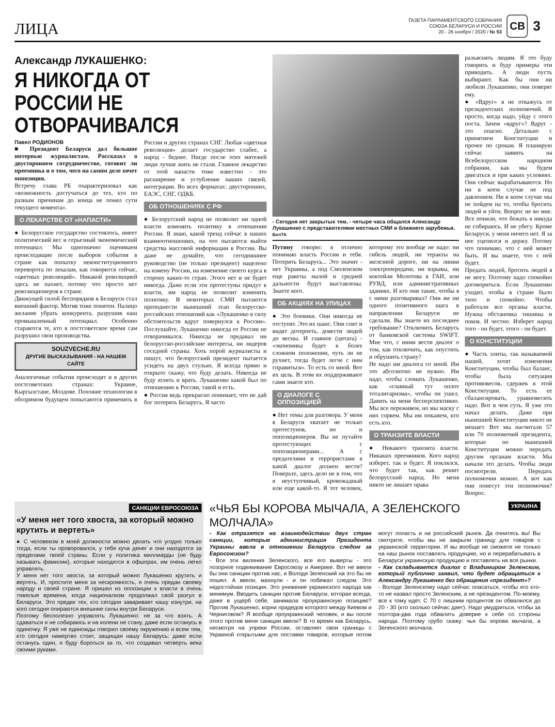ЛИЦА
ГАЗЕТА ПАРЛАМЕНТСКОГО СОБРАНИЯ
СОЮЗА БЕЛАРУСИ И РОССИИ
20 - 26 ноября / 2020 / № 53
СВ
3
Александр ЛУКАШЕНКО:
Я НИКОГДА ОТ РОССИИ НЕ ОТВОРАЧИВАЛСЯ
Павел РОДИОНОВ
■ Президент Беларуси дал большое интервью журналистам. Рассказал о двустороннем сотрудничестве, готовит ли преемника и о том, чего на самом деле хочет оппозиция.
Встречу глава РБ охарактеризовал как «возможность достучаться до тех, кто по разным причинам до конца не понял сути текущего момента».
О ЛЕКАРСТВЕ ОТ «НАПАСТИ»
● Белорусское государство состоялось, имеет политический вес и серьезный экономический потенциал. Мы однозначно оцениваем происходящие после выборов события в стране как попытку неконституционного переворота по лекалам, как говорится сейчас, «цветных революций». Никакой революцией здесь не пахнет, потому что просто нет революционеров в стране.
Движущей силой беспорядков в Беларуси стал внешний фактор. Мотив тоже понятен. Налицо желание убрать конкурента, разрушив наш промышленный потенциал. Особенно стараются те, кто в постсоветское время сам разрушил свои производства.
SOUZVECHE.RU
ДРУГИЕ ВЫСКАЗЫВАНИЯ - НА НАШЕМ САЙТЕ
Аналогичные события происходят и в других постсоветских странах: Украине, Кыргызстане, Молдове. Похожие технологии в обозримом будущем попытаются применить в России и других странах СНГ. Любая «цветная революция» делает государство слабее, а народ - беднее. Нигде после этих мятежей люди лучше жить не стали. Главное лекарство от этой напасти тоже известно - это расширение и углубление наших связей, интеграции. Во всех форматах: двусторонних, ЕАЭС, СНГ, ОДКБ.
ОБ ОТНОШЕНИЯХ С РФ
● Белорусский народ не позволит ни одной власти изменить политику в отношении России. Я знаю, какой тренд сейчас в наших взаимоотношениях, на что пытаются выйти средства массовой информации в России. Вы даже не думайте, что сегодняшнее руководство (не только президент) нацелено на измену России, на изменение своего курса в сторону каких-то стран. Этого нет и не будет никогда. Даже если эти протестуны придут к власти, им народ не позволит изменить политику. В некоторых СМИ пытаются преподнести нынешний этап белорусско-российских отношений как «Лукашенко в силу обстоятельств вдруг повернулся к России». Послушайте, Лукашенко никогда от России не отворачивался. Никогда не предавал ни белорусско-российские интересы, ни лидеров соседней страны. Хоть порой журналисты и пишут, что белорусский президент пытается усидеть на двух стульях. Я всегда прямо и открыто скажу, что буду делать. Никогда не буду юлить и врать. Лукашенко какой был по отношению к России, такой и есть.
● Россия ведь прекрасно понимает, что не дай бог потерять Беларусь. Я часто
- Сегодня нет закрытых тем, - четыре часа общался Александр Лукашенко с представителями местных СМИ и ближнего зарубежья. БелТА
Путину говорю: я отлично понимаю власть России и тебя. Потерять Беларусь... Это значит - нет Украины, а под Смоленском еще ракеты малой и средней дальности будут выставлены. Знаете кого.
ОБ АКЦИЯХ НА УЛИЦАХ
● Это боевики. Они никогда не отступят. Это их шанс. Они спят и видят дотерпеть, довести людей до весны. И главное (цитата) - «экономика будет в более сложном положении, чуть ли не рухнет, тогда будет легче с ним справиться». То есть со мной. Вот их цель. В этом их поддерживают сами знаете кто.
О ДИАЛОГЕ С ОППОЗИЦИЕЙ
● Нет темы для разговора. У меня в Беларуси хватает не только протестунов, но и оппозиционеров. Вы не путайте протестующих с оппозиционерами... А с предателями и террористами я какой диалог должен вести? Поверьте, здесь дело не в том, что я неуступчивый, кровожадный или еще какой-то. Я тот человек, которому это вообще не надо: ни гибель людей, ни теракты на железной дороге, ни на линии электропередачи, ни взрывы, ни коктейли Молотова в ГАИ, или РУВД, или административных зданиях. И кто они такие, чтобы я с ними разговаривал? Они же ни одного позитивного шага в направлении Беларуси не сделали. Вы знаете их последнее требование? Отключить Беларусь от банковской системы SWIFT. Мне что, с ними вести диалог о том, как отключить, как опустить и обрушить страну?
Не надо им диалога со мной. Им это абсолютно не нужно. Им надо, чтобы сломать Лукашенко, как «главный тут оплот тоталитаризма», чтобы он ушел. Давить на меня бесперспективно. Мы все переживем, но мы маску с них сорвем. Мы им покажем, кто есть кто.
О ТРАНЗИТЕ ВЛАСТИ
● Никакого транзита власти. Никаких преемников. Кого народ изберет, так и будет. Я поклялся, что будет так, как решит белорусский народ. Но меня никто не лишает права
разъяснять людям. Я это буду говорить и буду примеры эти приводить. А люди пусть выбирают. Как бы они ни любили Лукашенко, они поверят ему.
● «Вдруг» я не откажусь от президентских полномочий. Я просто, когда надо, уйду с этого поста. Зачем «вдруг»? Вдруг - это опасно. Детально с принятием Конституции и прочее по срокам. Я планирую сейчас заявить на Всебелорусском народном собрании, как мы будем двигаться и при каких условиях. Они сейчас вырабатываются. Но ни в коем случае не под давлением. Ни в коем случае мы не пойдем на то, чтобы бросить людей и уйти. Вопрос не во мне. Все поняли, что бежать я никуда не собираюсь. И не убегу. Кроме Беларуси, у меня ничего нет. Я за нее уцепился и держу. Потому что понимаю, что с ней может быть. И вы знаете, что с ней будет.
Предать людей, бросить людей я не могу. Поэтому надо спокойно договориться. Если Лукашенко уходит, чтобы в стране было тихо и спокойно. Чтобы работали все органы власти. Нужна обстановка тишины и покоя. И честно. Изберет народ того - он будет, этого - он будет.
О КОНСТИТУЦИИ
● Часть элиты, так называемой нашей, хотят изменения Конституции, чтобы был баланс, чтобы была ситуация противовесов, сдержек в этой Конституции. То есть ее сбалансировать, уравновесить надо. Вот в чем суть. Я уже это начал делать. Даже при нынешней Конституции никто не мешает. Вот мы насчитали 57 или 70 полномочий президента, которые по нынешней Конституции можно передать другим органам власти. Мы начали это делать. Чтобы люди посмотрели. Передать полномочия можно. А вот как они понесут эти полномочия? Вопрос.
САНКЦИИ ЕВРОСОЮЗА
«У меня нет того хвоста, за который можно крутить и вертеть»
● С человеком в моей должности можно делать что угодно только тогда, если ты проворовался, у тебя куча денег и они находятся за пределами твоей страны. Если у политика миллиарды (не буду называть фамилии), которые находятся в офшорах, им очень легко управлять.
У меня нет того хвоста, за который можно Лукашенко крутить и вертеть. И, простите меня за нескромность, я очень предан своему народу и своей стране. Я пришел из оппозиции к власти в очень тяжелые времена, когда национализм продолжал свой разгул в Беларуси. Это предки тех, кто сегодня заваривает кашу изнутри, на кого сегодня опираются внешние силы внутри Беларуси.
Поэтому бесполезно управлять Лукашенко: не за что взять. А сдаваться я не собираюсь и на колени не стану, даже если останусь в одиночку. Я уже не единожды говорил своему окружению и всем тем, кто сегодня намертво стоит, защищая нашу Беларусь: даже если останусь один, я буду бороться за то, что создавал четверть века своими руками.
«ЧЬЯ БЫ КОРОВА МЫЧАЛА, А ЗЕЛЕНСКОГО МОЛЧАЛА»
УКРАИНА
- Как отразятся на взаимодействии двух стран санкции, которые администрация Президента Украины ввела в отношении Беларуси следом за Евросоюзом?
- Все эти виляния Зеленского, все его выверты - это позорное подвякивание Евросоюзу и Америке. Вот не ввели бы они санкции против нас, и Володя Зеленский на это бы не пошел. А ввели, махнули - и он побежал следом. Это недостойная позиция. Это унижение украинского народа как минимум. Вводить санкции против Беларуси, которая всегда, даже в ущерб себе, занимала проукраинскую позицию? Против Лукашенко, корни прадедов которого между Киевом и Черниговом? Я вообще проукраинский человек, и вы после этого против меня санкции ввели? В то время как Беларусь, несмотря на упреки России, оставляет свои границы с Украиной открытыми для поставки товаров, которые потом могут попасть и на российский рынок. Да очнитесь вы! Вы смотрите, чтобы мы не закрыли границу для товаров с украинской территории. И вы вообще не сможете не только на наш рынок поставлять продукцию, но и перерабатывать в Беларуси украинскую продукцию и поставлять на все рынки.
- Как складывается диалог с Владимиром Зеленским, который публично заявил, что будет обращаться к Александру Лукашенко без обращения «президент»?
- Володе Зеленскому надо сейчас опасаться, чтобы его кто-то не назвал просто Зеленским, а не президентом. По-моему, все к тому идет. С 70 с лишним процентов он обвалился до 20 - 30 (кто сколько сейчас дает). Надо умудриться, чтобы за полтора-два года обвалить доверие к себе со стороны народа. Поэтому грубо скажу: чья бы корова мычала, а Зеленского молчала.